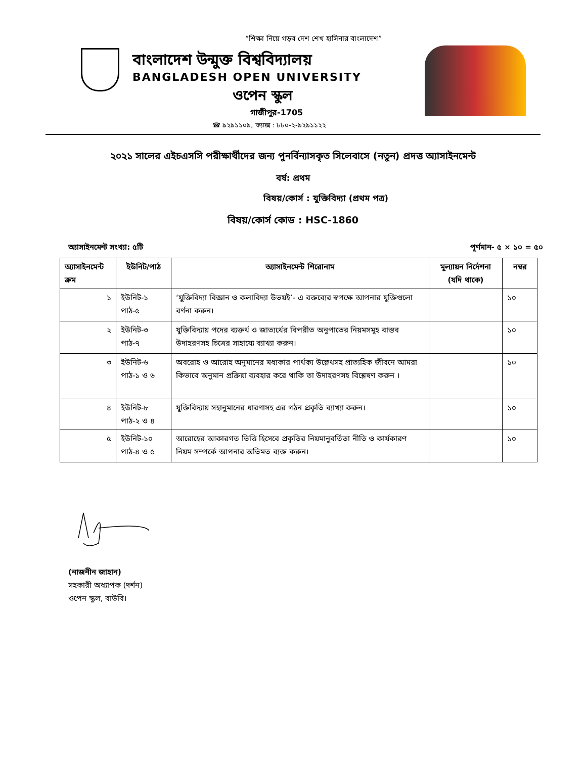“শিক্ষা নিয়ে গড়ব দেশ শেখ হাসিনার বাংলাদেশ”
বাংলাদেশ উন্মুক্ত বিশ্ববিদ্যালয়
BANGLADESH OPEN UNIVERSITY
ওপেন স্কুল
গাজীপুর-1705
☎ ৯২৯১১০৯, ফ্যাক্স : ৮৮০-২-৯২৯১১২২
২০২১ সালের এইচএসসি পরীক্ষার্থীদের জন্য পুনর্বিন্যাসকৃত সিলেবাসে (নতুন) প্রদত্ত অ্যাসাইনমেন্ট
বর্ষ: প্রথম
বিষয়/কোর্স : যুক্তিবিদ্যা (প্রথম পত্র)
বিষয়/কোর্স কোড : HSC-1860
অ্যাসাইনমেন্ট সংখ্যা: ৫টি পূর্ণমান- ৫ × ১০ = ৫০
| অ্যাসাইনমেন্ট ক্রম | ইউনিট/পাঠ | অ্যাসাইনমেন্ট শিরোনাম | মূল্যায়ন নির্দেশনা (যদি থাকে) | নম্বর |
| --- | --- | --- | --- | --- |
| ১ | ইউনিট-১ পাঠ-৫ | ‘যুক্তিবিদ্যা বিজ্ঞান ও কলাবিদ্যা উভয়ই’- এ বক্তব্যের স্বপক্ষে আপনার যুক্তিগুলো বর্ণনা করুন। | | ১০ |
| ২ | ইউনিট-৩ পাঠ-৭ | যুক্তিবিদ্যায় পদের ব্যক্তর্থ ও জাত্যর্থের বিপরীত অনুপাতের নিয়মসমূহ বাস্তব উদাহরণসহ চিত্রের সাহায্যে ব্যাখ্যা করুন। | | ১০ |
| ৩ | ইউনিট-৬ পাঠ-১ ও ৬ | অবরোহ ও আরোহ অনুমানের মধ্যকার পার্থক্য উল্লেখসহ প্রাত্যহিক জীবনে আমরা কিভাবে অনুমান প্রক্রিয়া ব্যবহার করে থাকি তা উদাহরণসহ বিশ্লেষণ করুন । | | ১০ |
| ৪ | ইউনিট-৮ পাঠ-২ ও ৪ | যুক্তিবিদ্যায় সহানুমানের ধারণাসহ এর গঠন প্রকৃতি ব্যাখ্যা করুন। | | ১০ |
| ৫ | ইউনিট-১০ পাঠ-৪ ও ৫ | আরোহের আকারগত ভিত্তি হিসেবে প্রকৃতির নিয়মানুবর্তিতা নীতি ও কার্যকারণ নিয়ম সম্পর্কে আপনার অভিমত ব্যক্ত করুন। | | ১০ |
(নাজনীন জাহান)
সহকারী অধ্যাপক (দর্শন)
ওপেন স্কুল, বাউবি।